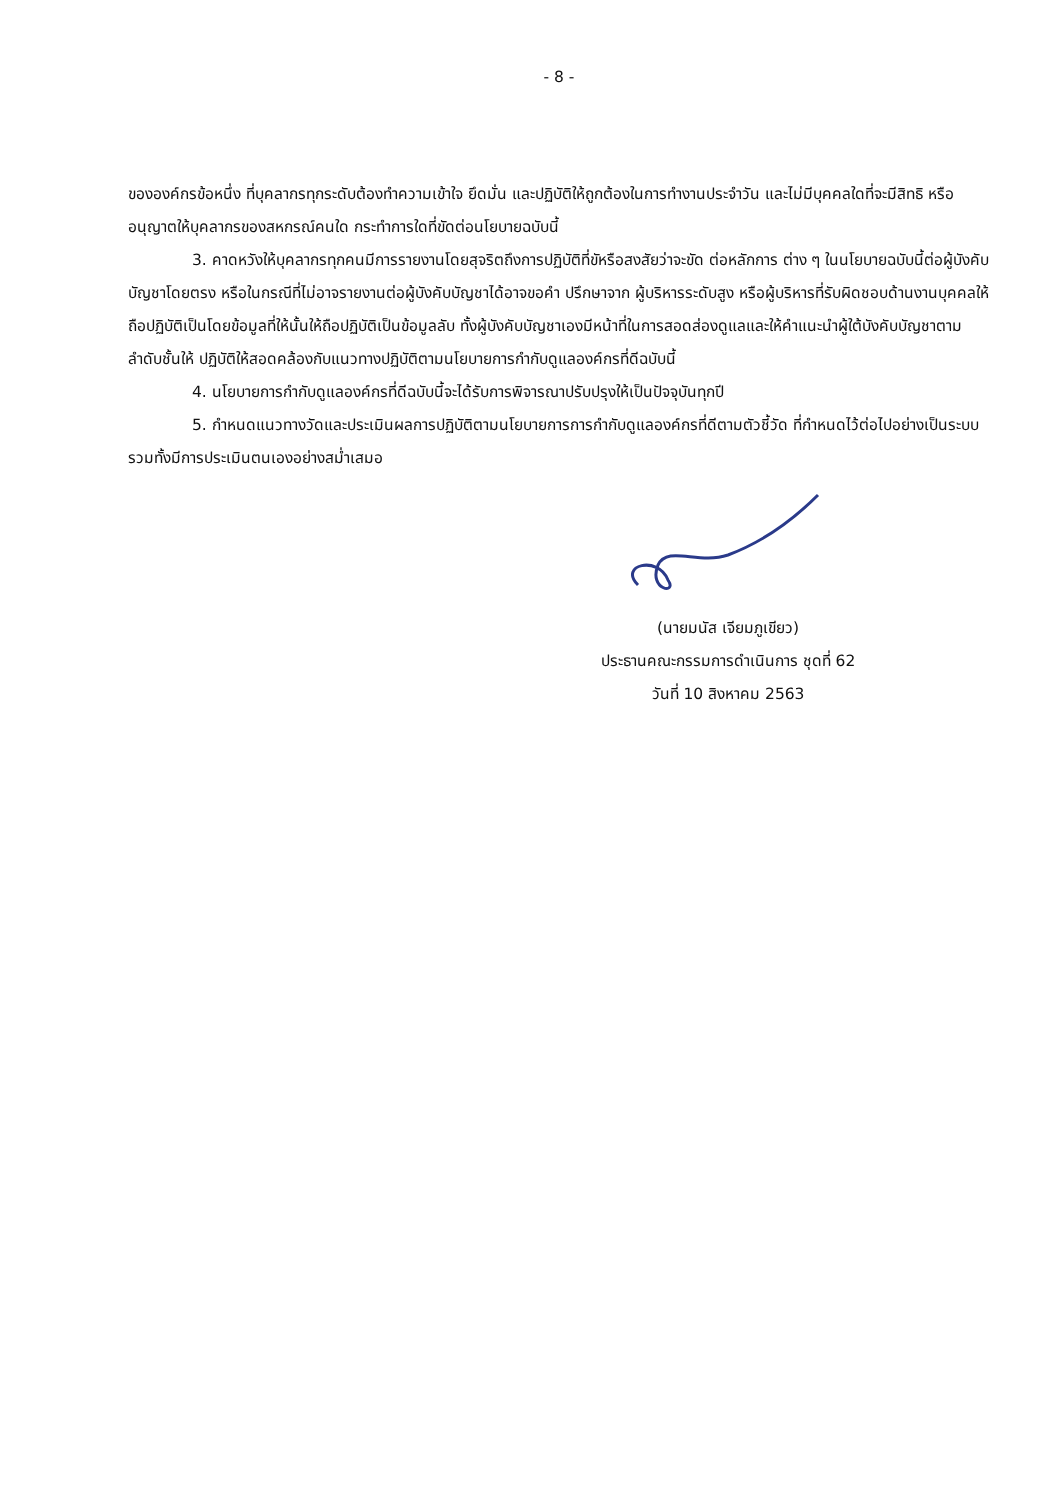- 8 -
ขององค์กรข้อหนึ่ง ที่บุคลากรทุกระดับต้องทำความเข้าใจ ยึดมั่น และปฏิบัติให้ถูกต้องในการทำงานประจำวัน และไม่มีบุคคลใดที่จะมีสิทธิ หรืออนุญาตให้บุคลากรของสหกรณ์คนใด กระทำการใดที่ขัดต่อนโยบายฉบับนี้
3. คาดหวังให้บุคลากรทุกคนมีการรายงานโดยสุจริตถึงการปฏิบัติที่ขัหรือสงสัยว่าจะขัด ต่อหลักการ ต่าง ๆ ในนโยบายฉบับนี้ต่อผู้บังคับบัญชาโดยตรง หรือในกรณีที่ไม่อาจรายงานต่อผู้บังคับบัญชาได้อาจขอคำ ปรึกษาจาก ผู้บริหารระดับสูง หรือผู้บริหารที่รับผิดชอบด้านงานบุคคลให้ถือปฏิบัติเป็นโดยข้อมูลที่ให้นั้นให้ถือปฏิบัติเป็นข้อมูลลับ ทั้งผู้บังคับบัญชาเองมีหน้าที่ในการสอดส่องดูแลและให้คำแนะนำผู้ใต้บังคับบัญชาตามลำดับชั้นให้ ปฏิบัติให้สอดคล้องกับแนวทางปฏิบัติตามนโยบายการกำกับดูแลองค์กรที่ดีฉบับนี้
4. นโยบายการกำกับดูแลองค์กรที่ดีฉบับนี้จะได้รับการพิจารณาปรับปรุงให้เป็นปัจจุบันทุกปี
5. กำหนดแนวทางวัดและประเมินผลการปฏิบัติตามนโยบายการการกำกับดูแลองค์กรที่ดีตามตัวชี้วัด ที่กำหนดไว้ต่อไปอย่างเป็นระบบ รวมทั้งมีการประเมินตนเองอย่างสม่ำเสมอ
(นายมนัส เจียมภูเขียว)
ประธานคณะกรรมการดำเนินการ ชุดที่ 62
วันที่ 10 สิงหาคม 2563